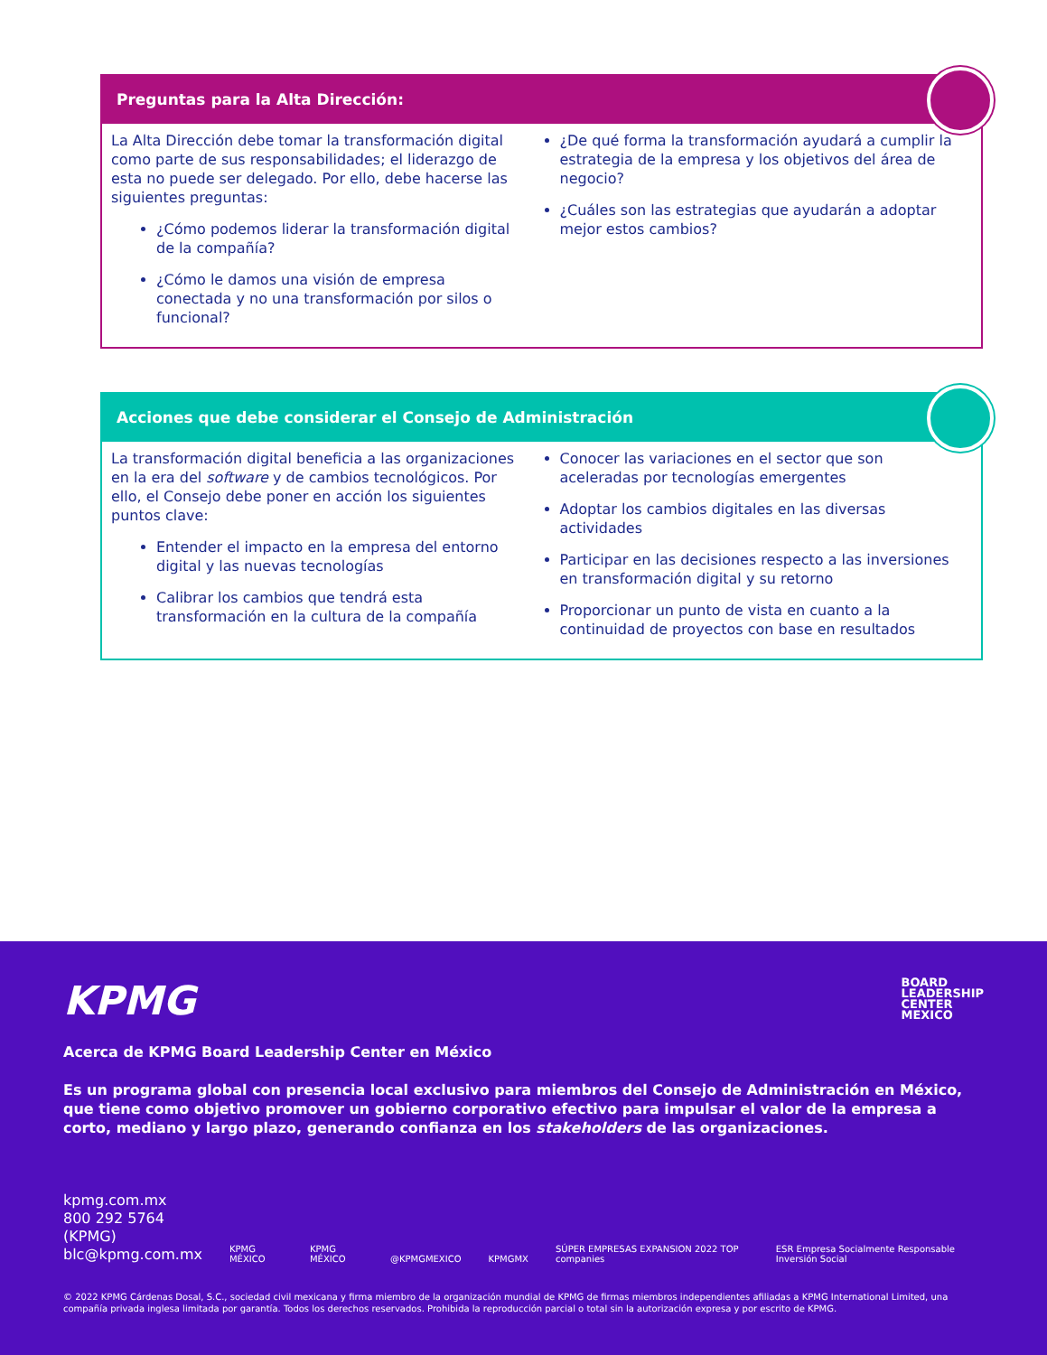Preguntas para la Alta Dirección:
La Alta Dirección debe tomar la transformación digital como parte de sus responsabilidades; el liderazgo de esta no puede ser delegado. Por ello, debe hacerse las siguientes preguntas:
¿Cómo podemos liderar la transformación digital de la compañía?
¿Cómo le damos una visión de empresa conectada y no una transformación por silos o funcional?
¿De qué forma la transformación ayudará a cumplir la estrategia de la empresa y los objetivos del área de negocio?
¿Cuáles son las estrategias que ayudarán a adoptar mejor estos cambios?
Acciones que debe considerar el Consejo de Administración
La transformación digital beneficia a las organizaciones en la era del software y de cambios tecnológicos. Por ello, el Consejo debe poner en acción los siguientes puntos clave:
Entender el impacto en la empresa del entorno digital y las nuevas tecnologías
Calibrar los cambios que tendrá esta transformación en la cultura de la compañía
Conocer las variaciones en el sector que son aceleradas por tecnologías emergentes
Adoptar los cambios digitales en las diversas actividades
Participar en las decisiones respecto a las inversiones en transformación digital y su retorno
Proporcionar un punto de vista en cuanto a la continuidad de proyectos con base en resultados
KPMG
BOARD
LEADERSHIP
CENTER
MEXICO
Acerca de KPMG Board Leadership Center en México
Es un programa global con presencia local exclusivo para miembros del Consejo de Administración en México, que tiene como objetivo promover un gobierno corporativo efectivo para impulsar el valor de la empresa a corto, mediano y largo plazo, generando confianza en los stakeholders de las organizaciones.
kpmg.com.mx
800 292 5764 (KPMG)
blc@kpmg.com.mx
KPMG MÉXICO KPMG MÉXICO @KPMGMEXICO KPMGMX SÚPER EMPRESAS EXPANSION 2022 TOP companies ESR Empresa Socialmente Responsable Inversión Social
© 2022 KPMG Cárdenas Dosal, S.C., sociedad civil mexicana y firma miembro de la organización mundial de KPMG de firmas miembros independientes afiliadas a KPMG International Limited, una compañía privada inglesa limitada por garantía. Todos los derechos reservados. Prohibida la reproducción parcial o total sin la autorización expresa y por escrito de KPMG.